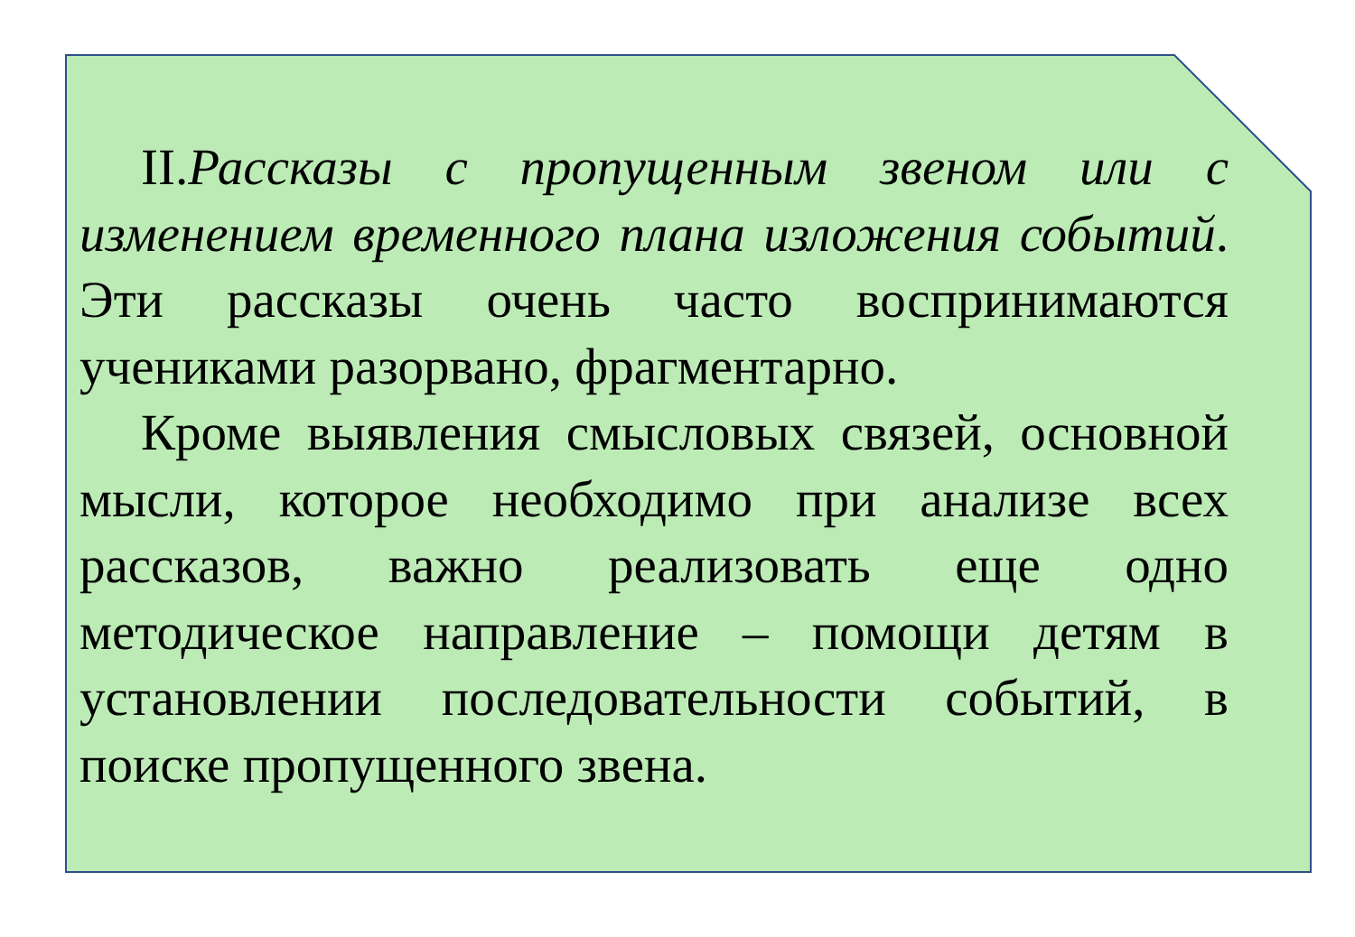II.Рассказы с пропущенным звеном или с изменением временного плана изложения событий. Эти рассказы очень часто воспринимаются учениками разорвано, фрагментарно.
Кроме выявления смысловых связей, основной мысли, которое необходимо при анализе всех рассказов, важно реализовать еще одно методическое направление – помощи детям в установлении последовательности событий, в поиске пропущенного звена.